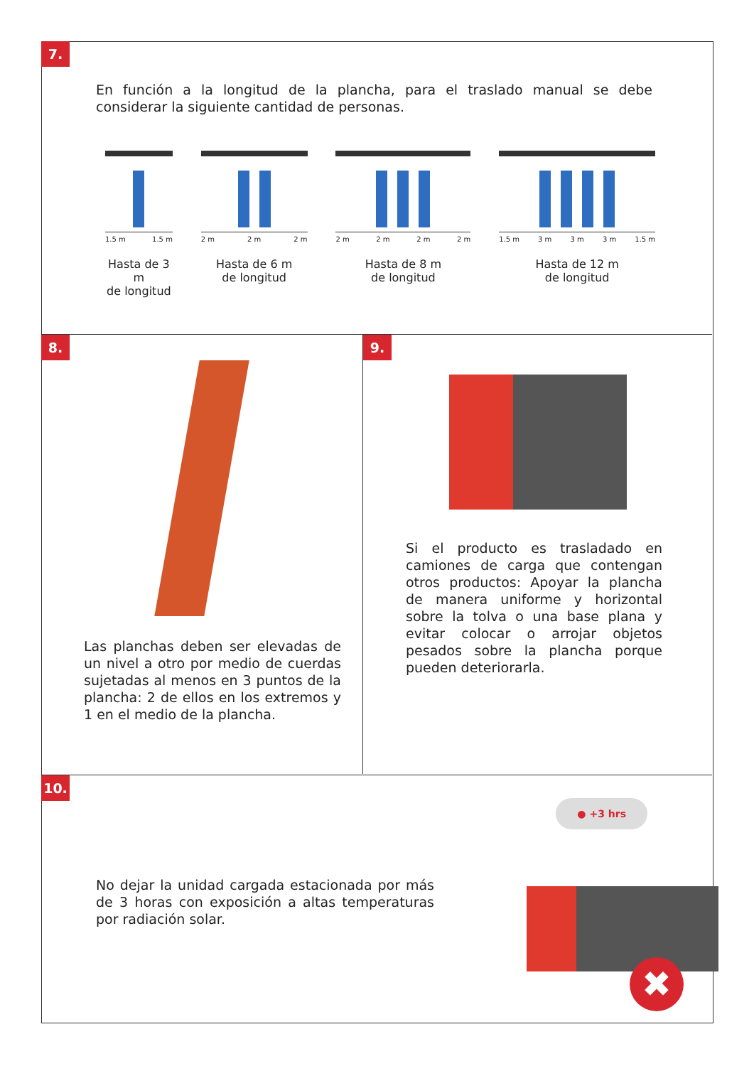7.
En función a la longitud de la plancha, para el traslado manual se debe considerar la siguiente cantidad de personas.
1.5 m 1.5 m
Hasta de 3 m
de longitud
2 m 2 m 2 m
Hasta de 6 m
de longitud
2 m 2 m 2 m 2 m
Hasta de 8 m
de longitud
1.5 m 3 m 3 m 3 m 1.5 m
Hasta de 12 m
de longitud
8.
Las planchas deben ser elevadas de un nivel a otro por medio de cuerdas sujetadas al menos en 3 puntos de la plancha: 2 de ellos en los extremos y 1 en el medio de la plancha.
9.
Si el producto es trasladado en camiones de carga que contengan otros productos: Apoyar la plancha de manera uniforme y horizontal sobre la tolva o una base plana y evitar colocar o arrojar objetos pesados sobre la plancha porque pueden deteriorarla.
10.
No dejar la unidad cargada estacionada por más de 3 horas con exposición a altas temperaturas por radiación solar.
● +3 hrs
✖